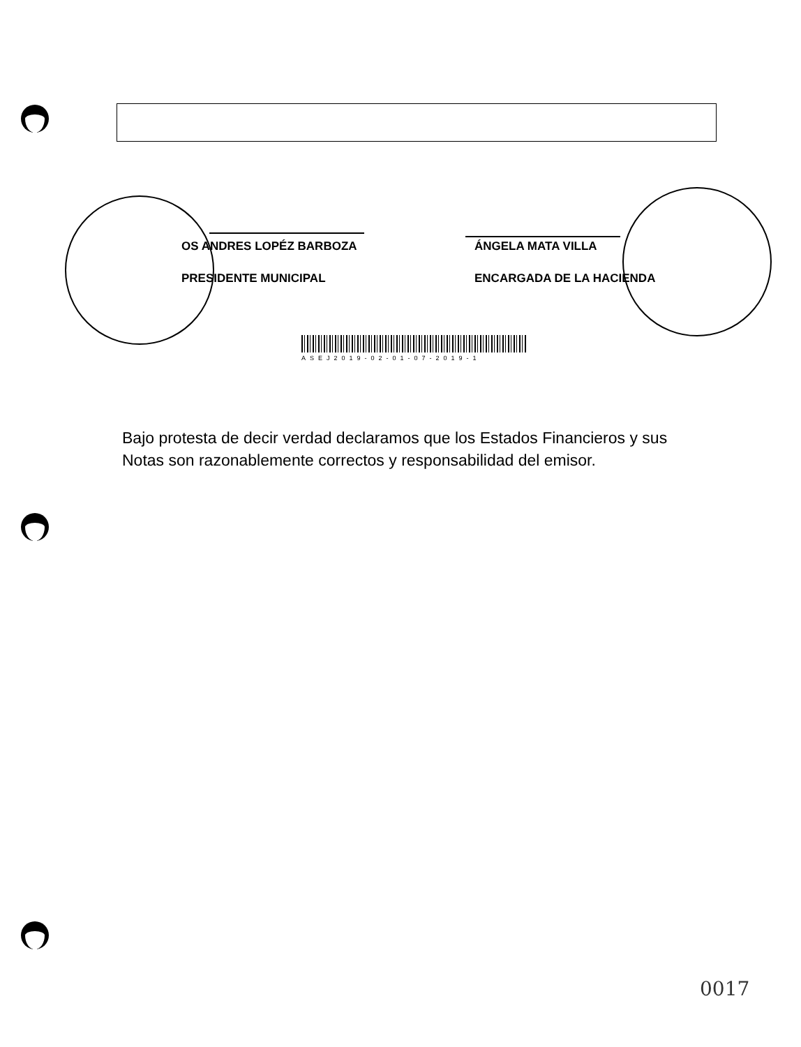OS ANDRES LOPÉZ BARBOZA
PRESIDENTE MUNICIPAL
ÁNGELA MATA VILLA
ENCARGADA DE LA HACIENDA
ASEJ2019-02-01-07-2019-1
Bajo protesta de decir verdad declaramos que los Estados Financieros y sus Notas son razonablemente correctos y responsabilidad del emisor.
0017